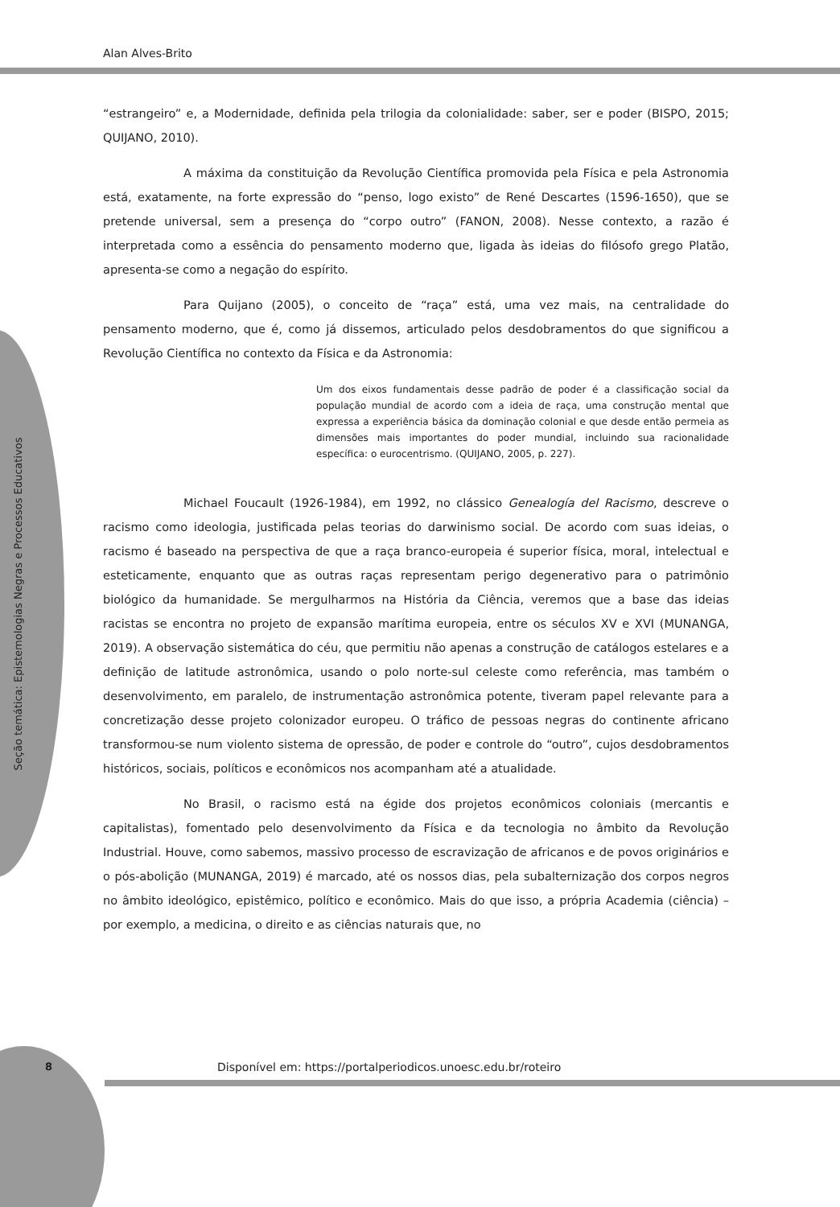Alan Alves-Brito
Seção temática: Epistemologias Negras e Processos Educativos
“estrangeiro” e, a Modernidade, definida pela trilogia da colonialidade: saber, ser e poder (BISPO, 2015; QUIJANO, 2010).
A máxima da constituição da Revolução Científica promovida pela Física e pela Astronomia está, exatamente, na forte expressão do “penso, logo existo” de René Descartes (1596-1650), que se pretende universal, sem a presença do “corpo outro” (FANON, 2008). Nesse contexto, a razão é interpretada como a essência do pensamento moderno que, ligada às ideias do filósofo grego Platão, apresenta-se como a negação do espírito.
Para Quijano (2005), o conceito de “raça” está, uma vez mais, na centralidade do pensamento moderno, que é, como já dissemos, articulado pelos desdobramentos do que significou a Revolução Científica no contexto da Física e da Astronomia:
Um dos eixos fundamentais desse padrão de poder é a classificação social da população mundial de acordo com a ideia de raça, uma construção mental que expressa a experiência básica da dominação colonial e que desde então permeia as dimensões mais importantes do poder mundial, incluindo sua racionalidade específica: o eurocentrismo. (QUIJANO, 2005, p. 227).
Michael Foucault (1926-1984), em 1992, no clássico Genealogía del Racismo, descreve o racismo como ideologia, justificada pelas teorias do darwinismo social. De acordo com suas ideias, o racismo é baseado na perspectiva de que a raça branco-europeia é superior física, moral, intelectual e esteticamente, enquanto que as outras raças representam perigo degenerativo para o patrimônio biológico da humanidade. Se mergulharmos na História da Ciência, veremos que a base das ideias racistas se encontra no projeto de expansão marítima europeia, entre os séculos XV e XVI (MUNANGA, 2019). A observação sistemática do céu, que permitiu não apenas a construção de catálogos estelares e a definição de latitude astronômica, usando o polo norte-sul celeste como referência, mas também o desenvolvimento, em paralelo, de instrumentação astronômica potente, tiveram papel relevante para a concretização desse projeto colonizador europeu. O tráfico de pessoas negras do continente africano transformou-se num violento sistema de opressão, de poder e controle do “outro”, cujos desdobramentos históricos, sociais, políticos e econômicos nos acompanham até a atualidade.
No Brasil, o racismo está na égide dos projetos econômicos coloniais (mercantis e capitalistas), fomentado pelo desenvolvimento da Física e da tecnologia no âmbito da Revolução Industrial. Houve, como sabemos, massivo processo de escravização de africanos e de povos originários e o pós-abolição (MUNANGA, 2019) é marcado, até os nossos dias, pela subalternização dos corpos negros no âmbito ideológico, epistêmico, político e econômico. Mais do que isso, a própria Academia (ciência) – por exemplo, a medicina, o direito e as ciências naturais que, no
8
Disponível em: https://portalperiodicos.unoesc.edu.br/roteiro